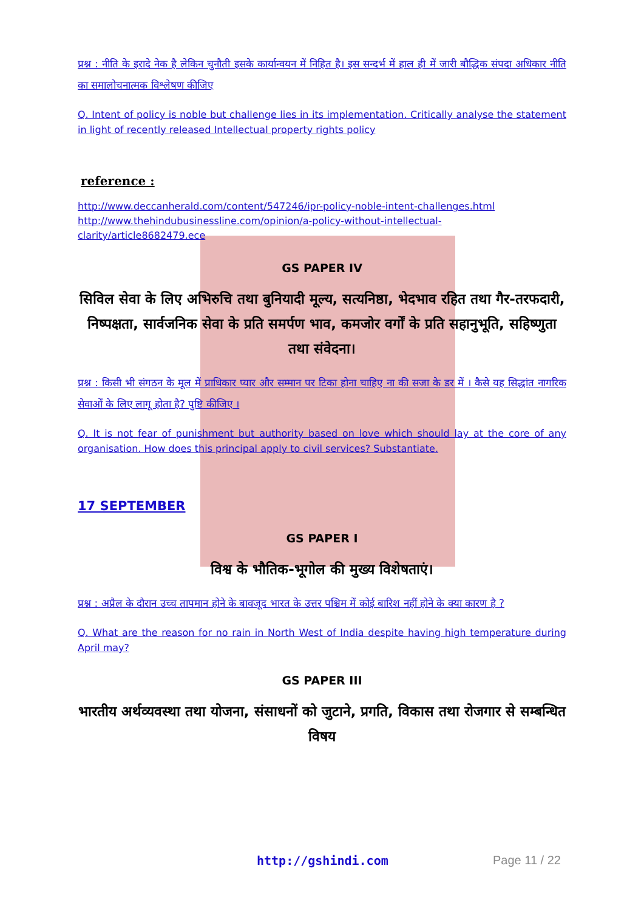प्रश्न : नीति के इरादे नेक है लेकिन चुनौती इसके कार्यान्वयन में निहित है। इस सन्दर्भ में हाल ही में जारी बौद्धिक संपदा अधिकार नीति का समालोचनात्मक विश्लेषण कीजिए
Q. Intent of policy is noble but challenge lies in its implementation. Critically analyse the statement in light of recently released Intellectual property rights policy
reference :
http://www.deccanherald.com/content/547246/ipr-policy-noble-intent-challenges.html
http://www.thehindubusinessline.com/opinion/a-policy-without-intellectual-clarity/article8682479.ece
GS PAPER IV
सिविल सेवा के लिए अभिरुचि तथा बुनियादी मूल्य, सत्यनिष्ठा, भेदभाव रहित तथा गैर-तरफदारी, निष्पक्षता, सार्वजनिक सेवा के प्रति समर्पण भाव, कमजोर वर्गों के प्रति सहानुभूति, सहिष्णुता तथा संवेदना।
प्रश्न : किसी भी संगठन के मूल में प्राधिकार प्यार और सम्मान पर टिका होना चाहिए ना की सजा के डर में । कैसे यह सिद्धांत नागरिक सेवाओं के लिए लागू होता है? पुष्टि कीजिए ।
Q. It is not fear of punishment but authority based on love which should lay at the core of any organisation. How does this principal apply to civil services? Substantiate.
17 SEPTEMBER
GS PAPER I
विश्व के भौतिक-भूगोल की मुख्य विशेषताएं।
प्रश्न : अप्रैल के दौरान उच्च तापमान होने के बावजूद भारत के उत्तर पश्चिम में कोई बारिश नहीं होने के क्या कारण है ?
Q. What are the reason for no rain in North West of India despite having high temperature during April may?
GS PAPER III
भारतीय अर्थव्यवस्था तथा योजना, संसाधनों को जुटाने, प्रगति, विकास तथा रोजगार से सम्बन्धित विषय
http://gshindi.com Page 11 / 22